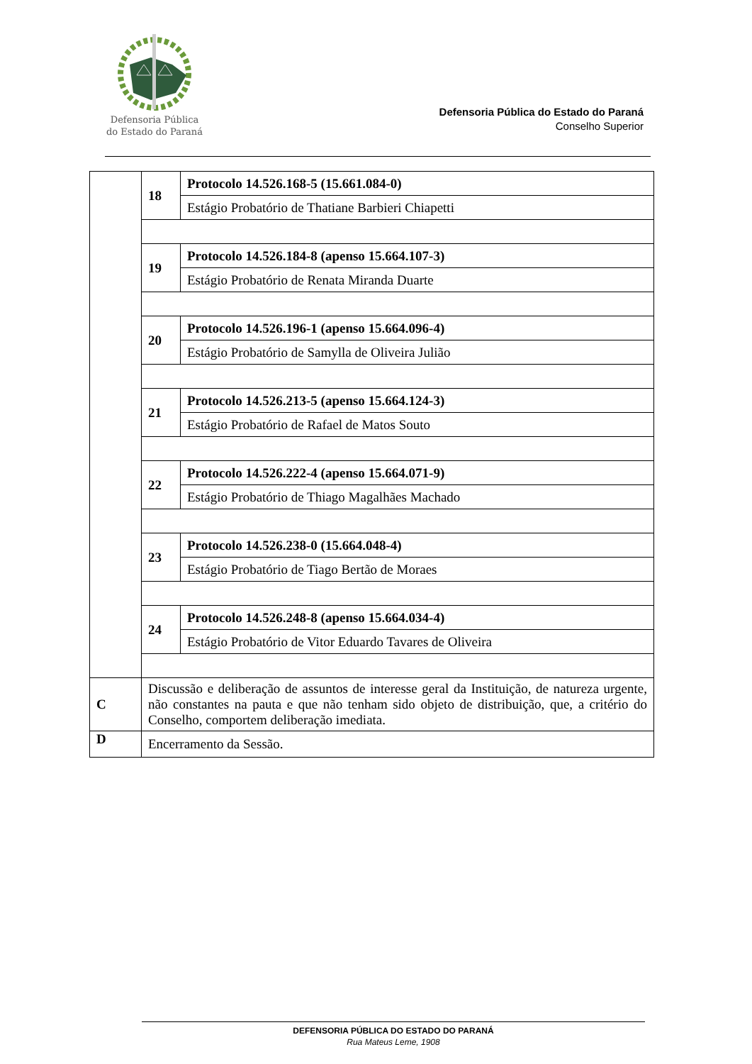Defensoria Pública
do Estado do Paraná
Defensoria Pública do Estado do Paraná
Conselho Superior
| | 18 | Protocolo 14.526.168-5 (15.661.084-0) |
| | | Estágio Probatório de Thatiane Barbieri Chiapetti |
| | 19 | Protocolo 14.526.184-8 (apenso 15.664.107-3) |
| | | Estágio Probatório de Renata Miranda Duarte |
| | 20 | Protocolo 14.526.196-1 (apenso 15.664.096-4) |
| | | Estágio Probatório de Samylla de Oliveira Julião |
| | 21 | Protocolo 14.526.213-5 (apenso 15.664.124-3) |
| | | Estágio Probatório de Rafael de Matos Souto |
| | 22 | Protocolo 14.526.222-4 (apenso 15.664.071-9) |
| | | Estágio Probatório de Thiago Magalhães Machado |
| | 23 | Protocolo 14.526.238-0 (15.664.048-4) |
| | | Estágio Probatório de Tiago Bertão de Moraes |
| | 24 | Protocolo 14.526.248-8 (apenso 15.664.034-4) |
| | | Estágio Probatório de Vitor Eduardo Tavares de Oliveira |
| C | Discussão e deliberação de assuntos de interesse geral da Instituição, de natureza urgente, não constantes na pauta e que não tenham sido objeto de distribuição, que, a critério do Conselho, comportem deliberação imediata. | |
| D | Encerramento da Sessão. | |
DEFENSORIA PÚBLICA DO ESTADO DO PARANÁ
Rua Mateus Leme, 1908